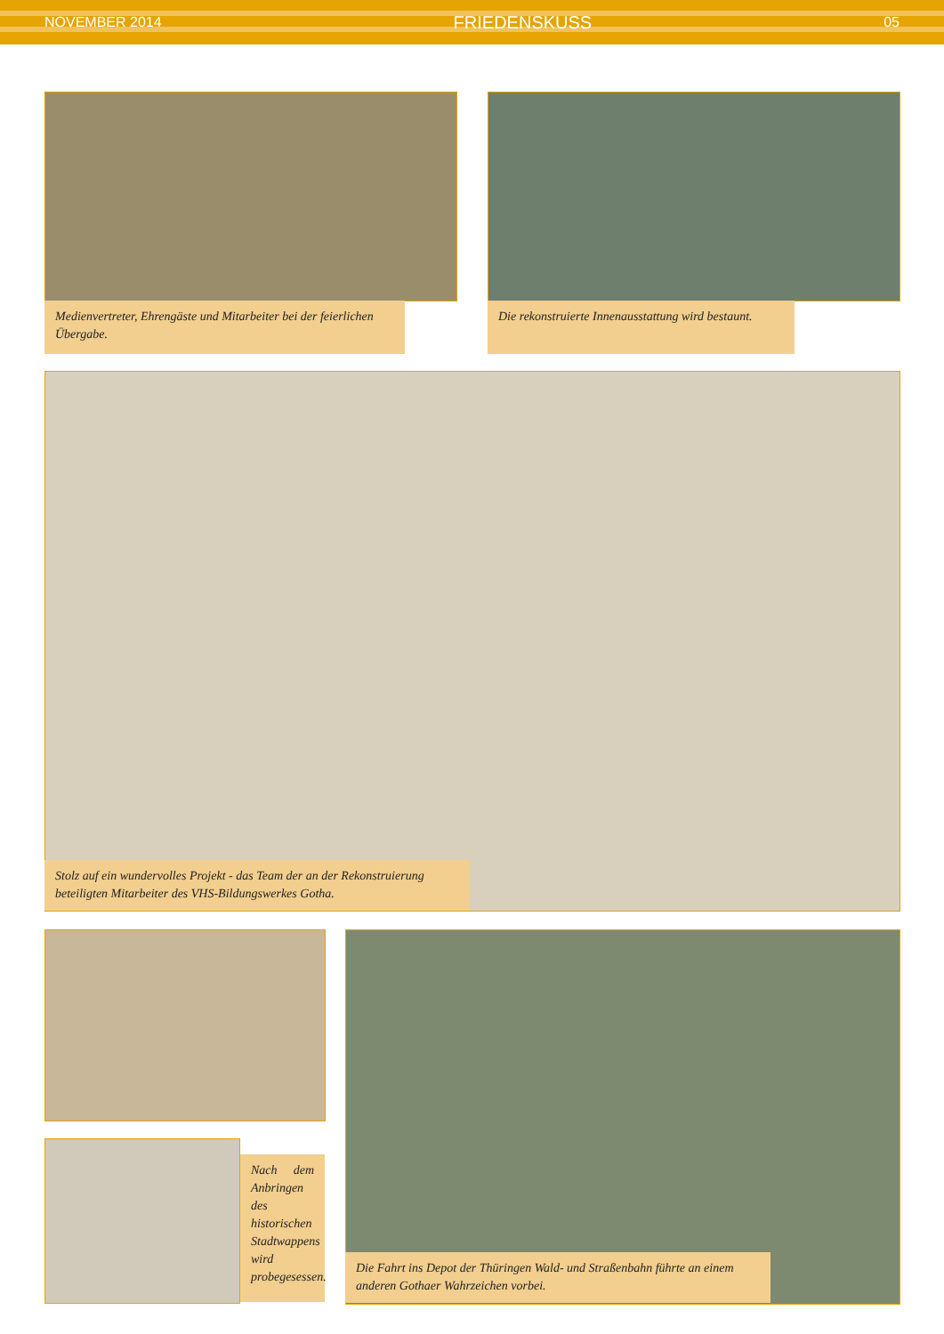NOVEMBER 2014 FRIEDENSKUSS 05
Medienvertreter, Ehrengäste und Mitarbeiter bei der feierlichen Übergabe.
Die rekonstruierte Innenausstattung wird bestaunt.
Stolz auf ein wundervolles Projekt - das Team der an der Rekonstruierung beteiligten Mitarbeiter des VHS-Bildungswerkes Gotha.
Nach dem Anbringen des historischen Stadtwappens wird probegesessen.
Die Fahrt ins Depot der Thüringen Wald- und Straßenbahn führte an einem anderen Gothaer Wahrzeichen vorbei.